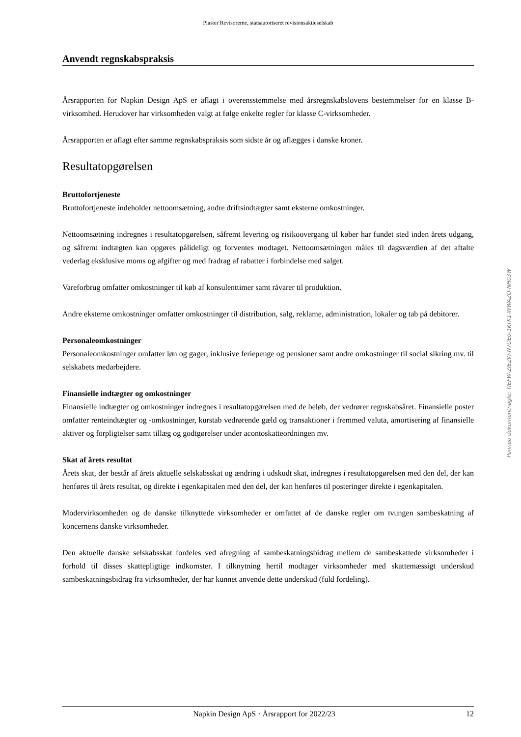Piaster Revisorerne, statsautoriseret revisionsaktieselskab
Anvendt regnskabspraksis
Årsrapporten for Napkin Design ApS er aflagt i overensstemmelse med årsregnskabslovens bestemmelser for en klasse B-virksomhed. Herudover har virksomheden valgt at følge enkelte regler for klasse C-virksomheder.
Årsrapporten er aflagt efter samme regnskabspraksis som sidste år og aflægges i danske kroner.
Resultatopgørelsen
Bruttofortjeneste
Bruttofortjeneste indeholder nettoomsætning, andre driftsindtægter samt eksterne omkostninger.
Nettoomsætning indregnes i resultatopgørelsen, såfremt levering og risikoovergang til køber har fundet sted inden årets udgang, og såfremt indtægten kan opgøres pålideligt og forventes modtaget. Nettoomsætningen måles til dagsværdien af det aftalte vederlag eksklusive moms og afgifter og med fradrag af rabatter i forbindelse med salget.
Vareforbrug omfatter omkostninger til køb af konsulenttimer samt råvarer til produktion.
Andre eksterne omkostninger omfatter omkostninger til distribution, salg, reklame, administration, lokaler og tab på debitorer.
Personaleomkostninger
Personaleomkostninger omfatter løn og gager, inklusive feriepenge og pensioner samt andre omkostninger til social sikring mv. til selskabets medarbejdere.
Finansielle indtægter og omkostninger
Finansielle indtægter og omkostninger indregnes i resultatopgørelsen med de beløb, der vedrører regnskabsåret. Finansielle poster omfatter renteindtægter og -omkostninger, kurstab vedrørende gæld og transaktioner i fremmed valuta, amortisering af finansielle aktiver og forpligtelser samt tillæg og godtgørelser under acontoskatteordningen mv.
Skat af årets resultat
Årets skat, der består af årets aktuelle selskabsskat og ændring i udskudt skat, indregnes i resultatopgørelsen med den del, der kan henføres til årets resultat, og direkte i egenkapitalen med den del, der kan henføres til posteringer direkte i egenkapitalen.
Modervirksomheden og de danske tilknyttede virksomheder er omfattet af de danske regler om tvungen sambeskatning af koncernens danske virksomheder.
Den aktuelle danske selskabsskat fordeles ved afregning af sambeskatningsbidrag mellem de sambeskattede virksomheder i forhold til disses skattepligtige indkomster. I tilknytning hertil modtager virksomheder med skattemæssigt underskud sambeskatningsbidrag fra virksomheder, der har kunnet anvende dette underskud (fuld fordeling).
Napkin Design ApS · Årsrapport for 2022/23 12
Penneo dokumentnøgle: YIEFW-ZIEZW-N7OE0-1KTK1-WWAZO-NH03W